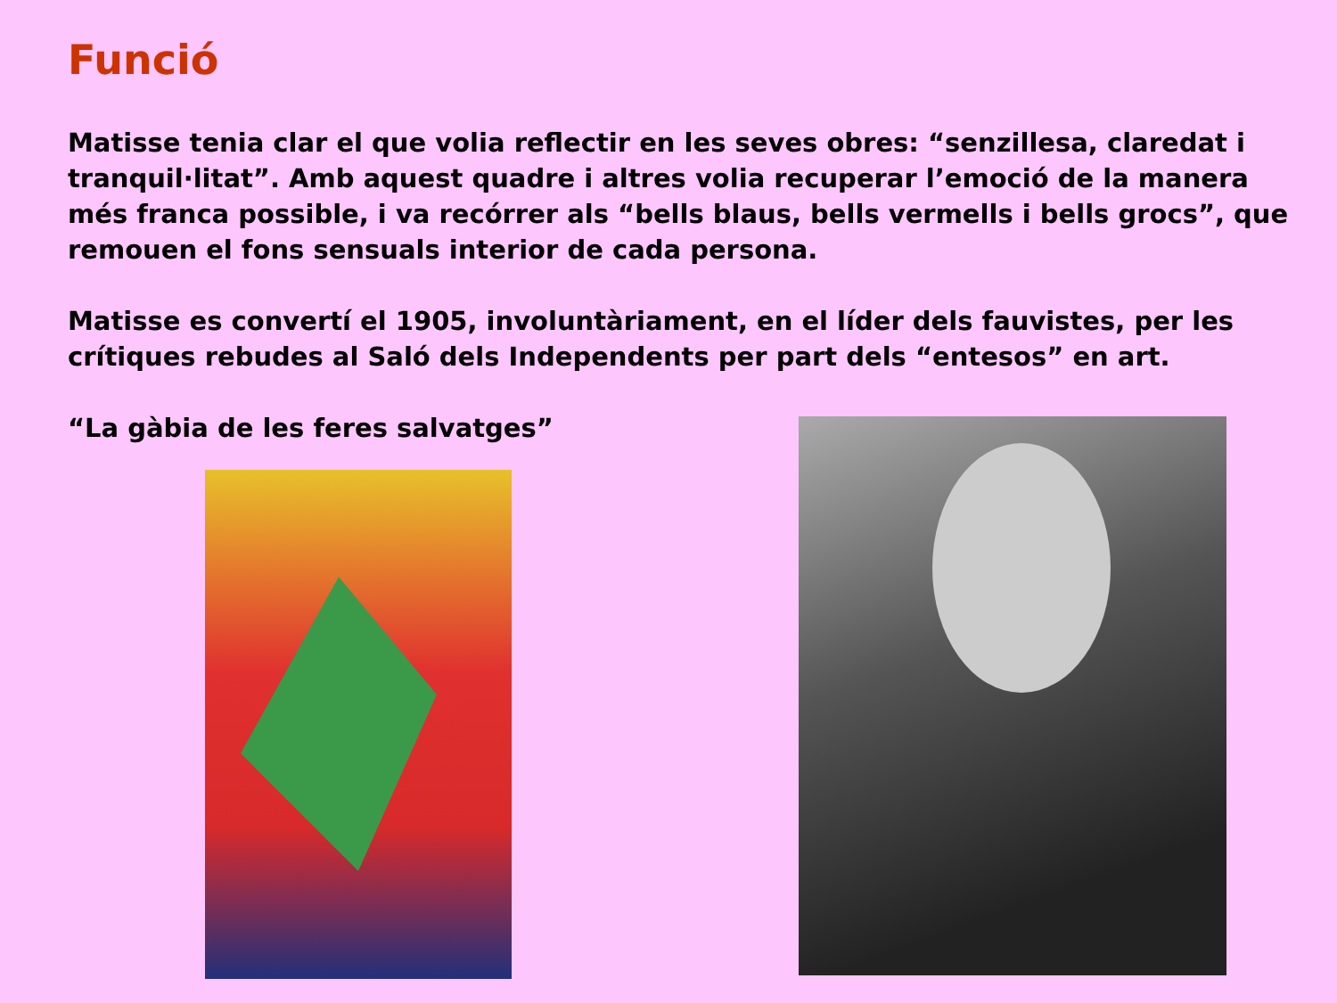Funció
Matisse tenia clar el que volia reflectir en les seves obres: “senzillesa, claredat i tranquil·litat”. Amb aquest quadre i altres volia recuperar l’emoció de la manera més franca possible, i va recórrer als “bells blaus, bells vermells i bells grocs”, que remouen el fons sensuals interior de cada persona.
Matisse es convertí el 1905, involuntàriament, en el líder dels fauvistes, per les crítiques rebudes al Saló dels Independents per part dels “entesos” en art.
“La gàbia de les feres salvatges”